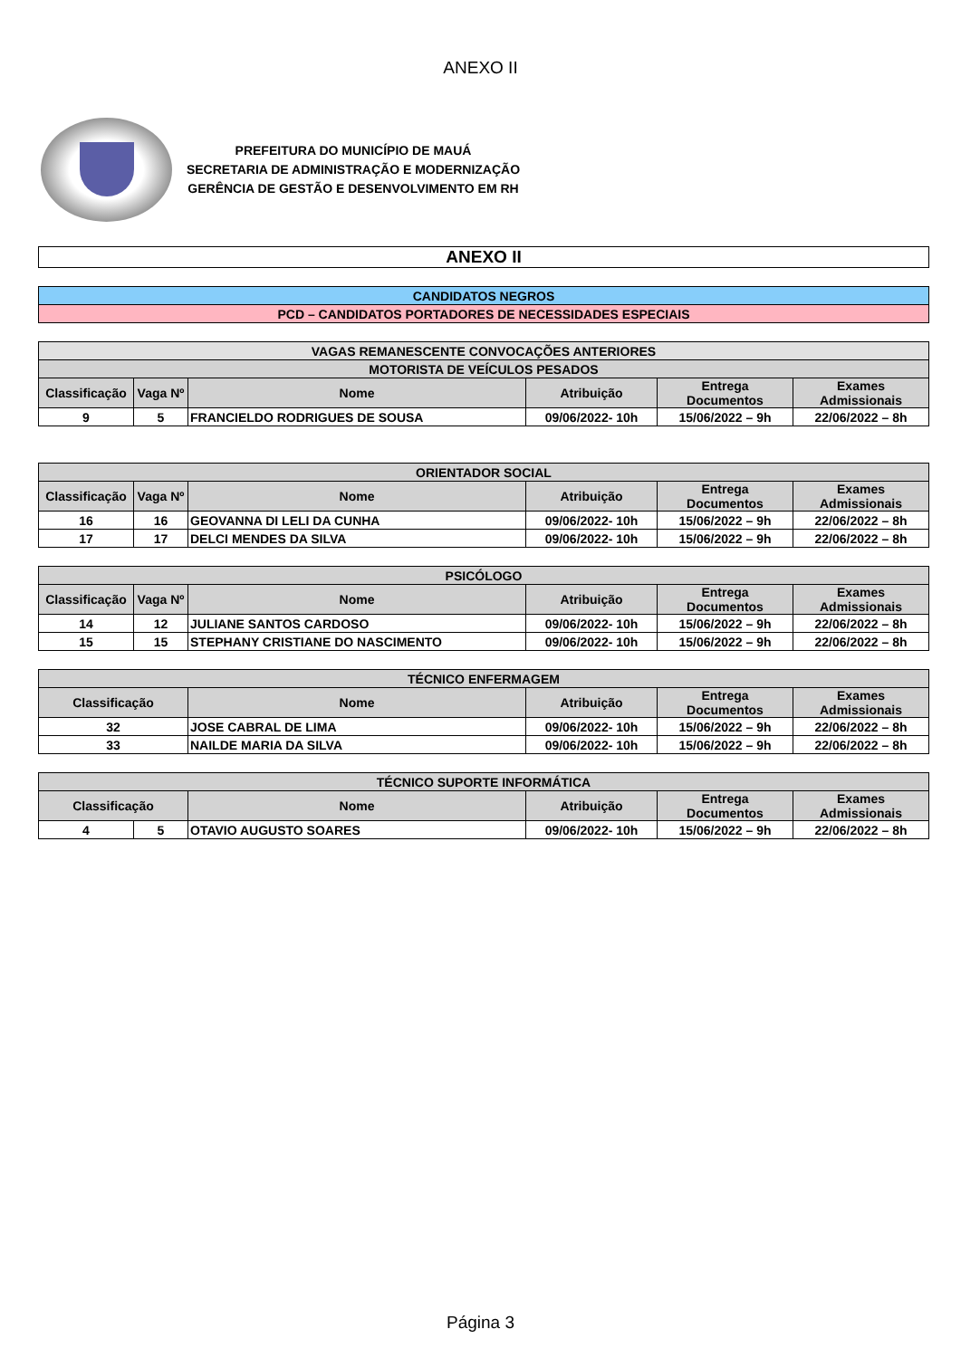ANEXO II
PREFEITURA DO MUNICÍPIO DE MAUÁ
SECRETARIA DE ADMINISTRAÇÃO E MODERNIZAÇÃO
GERÊNCIA DE GESTÃO E DESENVOLVIMENTO EM RH
| ANEXO II |
| CANDIDATOS NEGROS |
| PCD – CANDIDATOS PORTADORES DE NECESSIDADES ESPECIAIS |
| VAGAS REMANESCENTE CONVOCAÇÕES ANTERIORES | | | | | |
| --- | --- | --- | --- | --- | --- |
| MOTORISTA DE VEÍCULOS PESADOS | | | | | |
| Classificação | Vaga Nº | Nome | Atribuição | Entrega Documentos | Exames Admissionais |
| 9 | 5 | FRANCIELDO RODRIGUES DE SOUSA | 09/06/2022- 10h | 15/06/2022 – 9h | 22/06/2022 – 8h |
| ORIENTADOR SOCIAL | | | | | |
| --- | --- | --- | --- | --- | --- |
| Classificação | Vaga Nº | Nome | Atribuição | Entrega Documentos | Exames Admissionais |
| 16 | 16 | GEOVANNA DI LELI DA CUNHA | 09/06/2022- 10h | 15/06/2022 – 9h | 22/06/2022 – 8h |
| 17 | 17 | DELCI MENDES DA SILVA | 09/06/2022- 10h | 15/06/2022 – 9h | 22/06/2022 – 8h |
| PSICÓLOGO | | | | | |
| --- | --- | --- | --- | --- | --- |
| Classificação | Vaga Nº | Nome | Atribuição | Entrega Documentos | Exames Admissionais |
| 14 | 12 | JULIANE SANTOS CARDOSO | 09/06/2022- 10h | 15/06/2022 – 9h | 22/06/2022 – 8h |
| 15 | 15 | STEPHANY CRISTIANE DO NASCIMENTO | 09/06/2022- 10h | 15/06/2022 – 9h | 22/06/2022 – 8h |
| TÉCNICO ENFERMAGEM | | | | |
| --- | --- | --- | --- | --- |
| Classificação | Nome | Atribuição | Entrega Documentos | Exames Admissionais |
| 32 | JOSE CABRAL DE LIMA | 09/06/2022- 10h | 15/06/2022 – 9h | 22/06/2022 – 8h |
| 33 | NAILDE MARIA DA SILVA | 09/06/2022- 10h | 15/06/2022 – 9h | 22/06/2022 – 8h |
| TÉCNICO SUPORTE INFORMÁTICA | | | | | |
| --- | --- | --- | --- | --- | --- |
| Classificação | | Nome | Atribuição | Entrega Documentos | Exames Admissionais |
| 4 | 5 | OTAVIO AUGUSTO SOARES | 09/06/2022- 10h | 15/06/2022 – 9h | 22/06/2022 – 8h |
Página 3